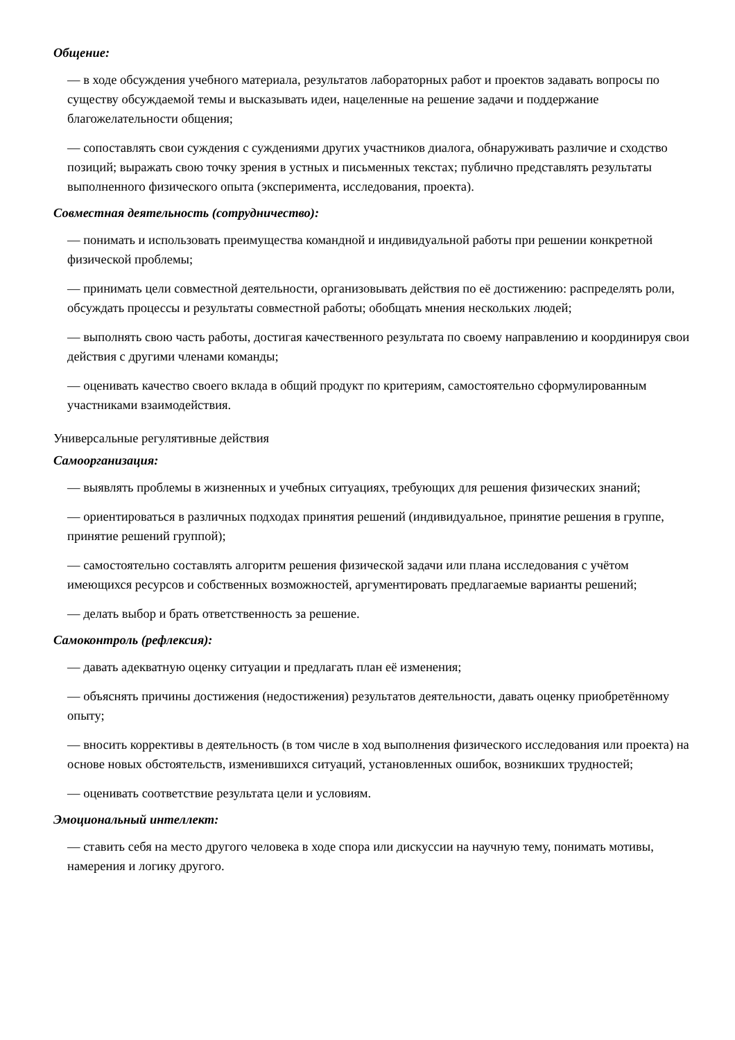Общение:
— в ходе обсуждения учебного материала, результатов лабораторных работ и проектов задавать вопросы по существу обсуждаемой темы и высказывать идеи, нацеленные на решение задачи и поддержание благожелательности общения;
— сопоставлять свои суждения с суждениями других участников диалога, обнаруживать различие и сходство позиций; выражать свою точку зрения в устных и письменных текстах; публично представлять результаты выполненного физического опыта (эксперимента, исследования, проекта).
Совместная деятельность (сотрудничество):
— понимать и использовать преимущества командной и индивидуальной работы при решении конкретной физической проблемы;
— принимать цели совместной деятельности, организовывать действия по её достижению: распределять роли, обсуждать процессы и результаты совместной работы; обобщать мнения нескольких людей;
— выполнять свою часть работы, достигая качественного результата по своему направлению и координируя свои действия с другими членами команды;
— оценивать качество своего вклада в общий продукт по критериям, самостоятельно сформулированным участниками взаимодействия.
Универсальные регулятивные действия
Самоорганизация:
— выявлять проблемы в жизненных и учебных ситуациях, требующих для решения физических знаний;
— ориентироваться в различных подходах принятия решений (индивидуальное, принятие решения в группе, принятие решений группой);
— самостоятельно составлять алгоритм решения физической задачи или плана исследования с учётом имеющихся ресурсов и собственных возможностей, аргументировать предлагаемые варианты решений;
— делать выбор и брать ответственность за решение.
Самоконтроль (рефлексия):
— давать адекватную оценку ситуации и предлагать план её изменения;
— объяснять причины достижения (недостижения) результатов деятельности, давать оценку приобретённому опыту;
— вносить коррективы в деятельность (в том числе в ход выполнения физического исследования или проекта) на основе новых обстоятельств, изменившихся ситуаций, установленных ошибок, возникших трудностей;
— оценивать соответствие результата цели и условиям.
Эмоциональный интеллект:
— ставить себя на место другого человека в ходе спора или дискуссии на научную тему, понимать мотивы, намерения и логику другого.